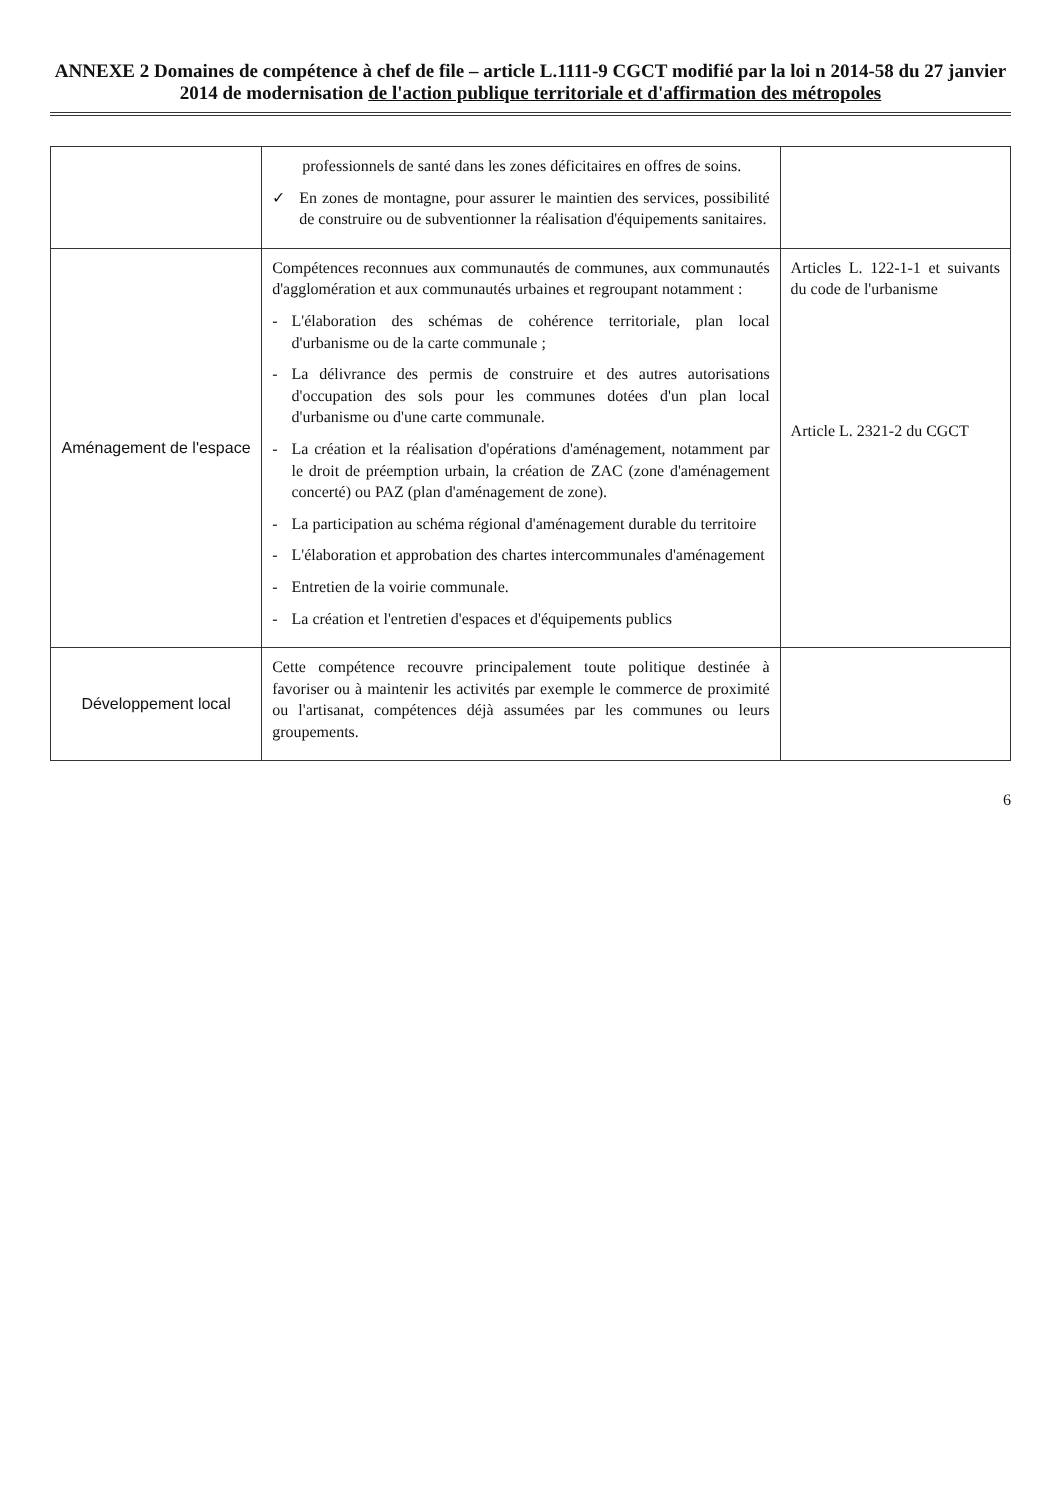ANNEXE 2 Domaines de compétence à chef de file – article L.1111-9 CGCT modifié par la loi n 2014-58 du 27 janvier 2014 de modernisation de l'action publique territoriale et d'affirmation des métropoles
| | professionnels de santé dans les zones déficitaires en offres de soins. ✓ En zones de montagne, pour assurer le maintien des services, possibilité de construire ou de subventionner la réalisation d'équipements sanitaires. | |
| Aménagement de l'espace | Compétences reconnues aux communautés de communes, aux communautés d'agglomération et aux communautés urbaines et regroupant notamment : - L'élaboration des schémas de cohérence territoriale, plan local d'urbanisme ou de la carte communale ; - La délivrance des permis de construire et des autres autorisations d'occupation des sols pour les communes dotées d'un plan local d'urbanisme ou d'une carte communale. - La création et la réalisation d'opérations d'aménagement, notamment par le droit de préemption urbain, la création de ZAC (zone d'aménagement concerté) ou PAZ (plan d'aménagement de zone). - La participation au schéma régional d'aménagement durable du territoire - L'élaboration et approbation des chartes intercommunales d'aménagement - Entretien de la voirie communale. - La création et l'entretien d'espaces et d'équipements publics | Articles L. 122-1-1 et suivants du code de l'urbanisme Article L. 2321-2 du CGCT |
| Développement local | Cette compétence recouvre principalement toute politique destinée à favoriser ou à maintenir les activités par exemple le commerce de proximité ou l'artisanat, compétences déjà assumées par les communes ou leurs groupements. | |
6